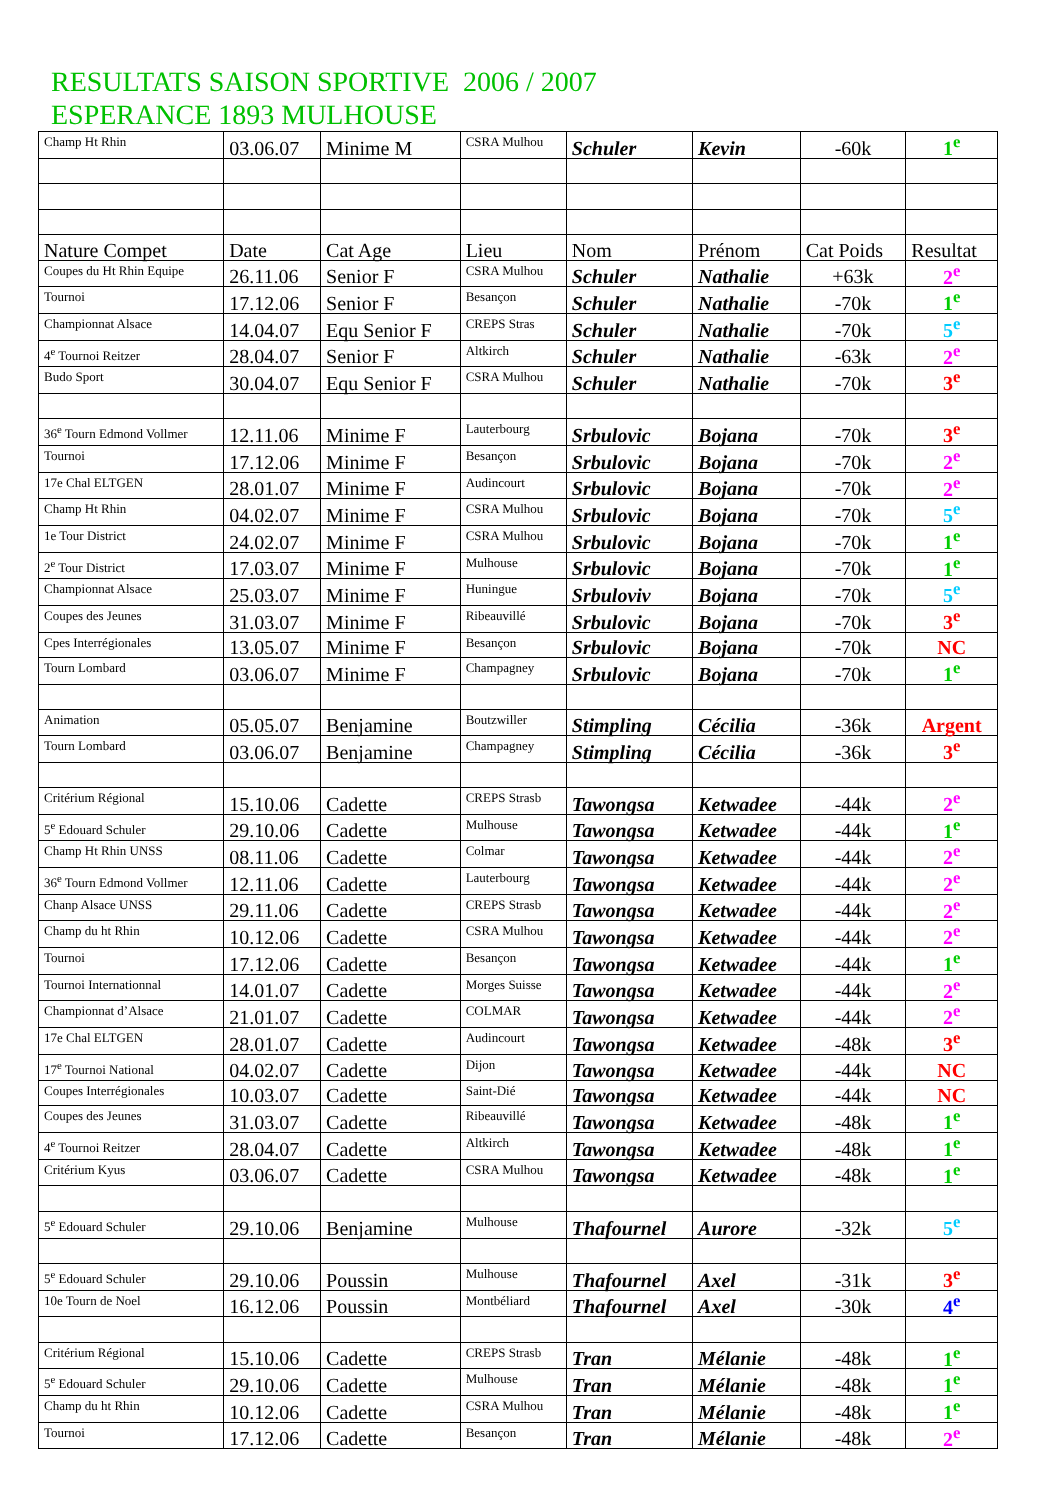RESULTATS SAISON SPORTIVE 2006 / 2007
ESPERANCE 1893 MULHOUSE
| Champ Ht Rhin | 03.06.07 | Minime M | CSRA Mulhou | Schuler | Kevin | -60k | 1<sup>e</sup> |
| Nature Compet | Date | Cat Age | Lieu | Nom | Prénom | Cat Poids | Resultat |
| Coupes du Ht Rhin Equipe | 26.11.06 | Senior F | CSRA Mulhou | Schuler | Nathalie | +63k | 2<sup>e</sup> |
| Tournoi | 17.12.06 | Senior F | Besançon | Schuler | Nathalie | -70k | 1<sup>e</sup> |
| Championnat Alsace | 14.04.07 | Equ Senior F | CREPS Stras | Schuler | Nathalie | -70k | 5<sup>e</sup> |
| 4<sup>e</sup> Tournoi Reitzer | 28.04.07 | Senior F | Altkirch | Schuler | Nathalie | -63k | 2<sup>e</sup> |
| Budo Sport | 30.04.07 | Equ Senior F | CSRA Mulhou | Schuler | Nathalie | -70k | 3<sup>e</sup> |
| 36<sup>e</sup> Tourn Edmond Vollmer | 12.11.06 | Minime F | Lauterbourg | Srbulovic | Bojana | -70k | 3<sup>e</sup> |
| Tournoi | 17.12.06 | Minime F | Besançon | Srbulovic | Bojana | -70k | 2<sup>e</sup> |
| 17e Chal ELTGEN | 28.01.07 | Minime F | Audincourt | Srbulovic | Bojana | -70k | 2<sup>e</sup> |
| Champ Ht Rhin | 04.02.07 | Minime F | CSRA Mulhou | Srbulovic | Bojana | -70k | 5<sup>e</sup> |
| 1e Tour District | 24.02.07 | Minime F | CSRA Mulhou | Srbulovic | Bojana | -70k | 1<sup>e</sup> |
| 2<sup>e</sup> Tour District | 17.03.07 | Minime F | Mulhouse | Srbulovic | Bojana | -70k | 1<sup>e</sup> |
| Championnat Alsace | 25.03.07 | Minime F | Huningue | Srbuloviv | Bojana | -70k | 5<sup>e</sup> |
| Coupes des Jeunes | 31.03.07 | Minime F | Ribeauvillé | Srbulovic | Bojana | -70k | 3<sup>e</sup> |
| Cpes Interrégionales | 13.05.07 | Minime F | Besançon | Srbulovic | Bojana | -70k | NC |
| Tourn Lombard | 03.06.07 | Minime F | Champagney | Srbulovic | Bojana | -70k | 1<sup>e</sup> |
| Animation | 05.05.07 | Benjamine | Boutzwiller | Stimpling | Cécilia | -36k | Argent |
| Tourn Lombard | 03.06.07 | Benjamine | Champagney | Stimpling | Cécilia | -36k | 3<sup>e</sup> |
| Critérium Régional | 15.10.06 | Cadette | CREPS Strasb | Tawongsa | Ketwadee | -44k | 2<sup>e</sup> |
| 5<sup>e</sup> Edouard Schuler | 29.10.06 | Cadette | Mulhouse | Tawongsa | Ketwadee | -44k | 1<sup>e</sup> |
| Champ Ht Rhin UNSS | 08.11.06 | Cadette | Colmar | Tawongsa | Ketwadee | -44k | 2<sup>e</sup> |
| 36<sup>e</sup> Tourn Edmond Vollmer | 12.11.06 | Cadette | Lauterbourg | Tawongsa | Ketwadee | -44k | 2<sup>e</sup> |
| Chanp Alsace UNSS | 29.11.06 | Cadette | CREPS Strasb | Tawongsa | Ketwadee | -44k | 2<sup>e</sup> |
| Champ du ht Rhin | 10.12.06 | Cadette | CSRA Mulhou | Tawongsa | Ketwadee | -44k | 2<sup>e</sup> |
| Tournoi | 17.12.06 | Cadette | Besançon | Tawongsa | Ketwadee | -44k | 1<sup>e</sup> |
| Tournoi Internationnal | 14.01.07 | Cadette | Morges Suisse | Tawongsa | Ketwadee | -44k | 2<sup>e</sup> |
| Championnat d’Alsace | 21.01.07 | Cadette | COLMAR | Tawongsa | Ketwadee | -44k | 2<sup>e</sup> |
| 17e Chal ELTGEN | 28.01.07 | Cadette | Audincourt | Tawongsa | Ketwadee | -48k | 3<sup>e</sup> |
| 17<sup>e</sup> Tournoi National | 04.02.07 | Cadette | Dijon | Tawongsa | Ketwadee | -44k | NC |
| Coupes Interrégionales | 10.03.07 | Cadette | Saint-Dié | Tawongsa | Ketwadee | -44k | NC |
| Coupes des Jeunes | 31.03.07 | Cadette | Ribeauvillé | Tawongsa | Ketwadee | -48k | 1<sup>e</sup> |
| 4<sup>e</sup> Tournoi Reitzer | 28.04.07 | Cadette | Altkirch | Tawongsa | Ketwadee | -48k | 1<sup>e</sup> |
| Critérium Kyus | 03.06.07 | Cadette | CSRA Mulhou | Tawongsa | Ketwadee | -48k | 1<sup>e</sup> |
| 5<sup>e</sup> Edouard Schuler | 29.10.06 | Benjamine | Mulhouse | Thafournel | Aurore | -32k | 5<sup>e</sup> |
| 5<sup>e</sup> Edouard Schuler | 29.10.06 | Poussin | Mulhouse | Thafournel | Axel | -31k | 3<sup>e</sup> |
| 10e Tourn de Noel | 16.12.06 | Poussin | Montbéliard | Thafournel | Axel | -30k | 4<sup>e</sup> |
| Critérium Régional | 15.10.06 | Cadette | CREPS Strasb | Tran | Mélanie | -48k | 1<sup>e</sup> |
| 5<sup>e</sup> Edouard Schuler | 29.10.06 | Cadette | Mulhouse | Tran | Mélanie | -48k | 1<sup>e</sup> |
| Champ du ht Rhin | 10.12.06 | Cadette | CSRA Mulhou | Tran | Mélanie | -48k | 1<sup>e</sup> |
| Tournoi | 17.12.06 | Cadette | Besançon | Tran | Mélanie | -48k | 2<sup>e</sup> |